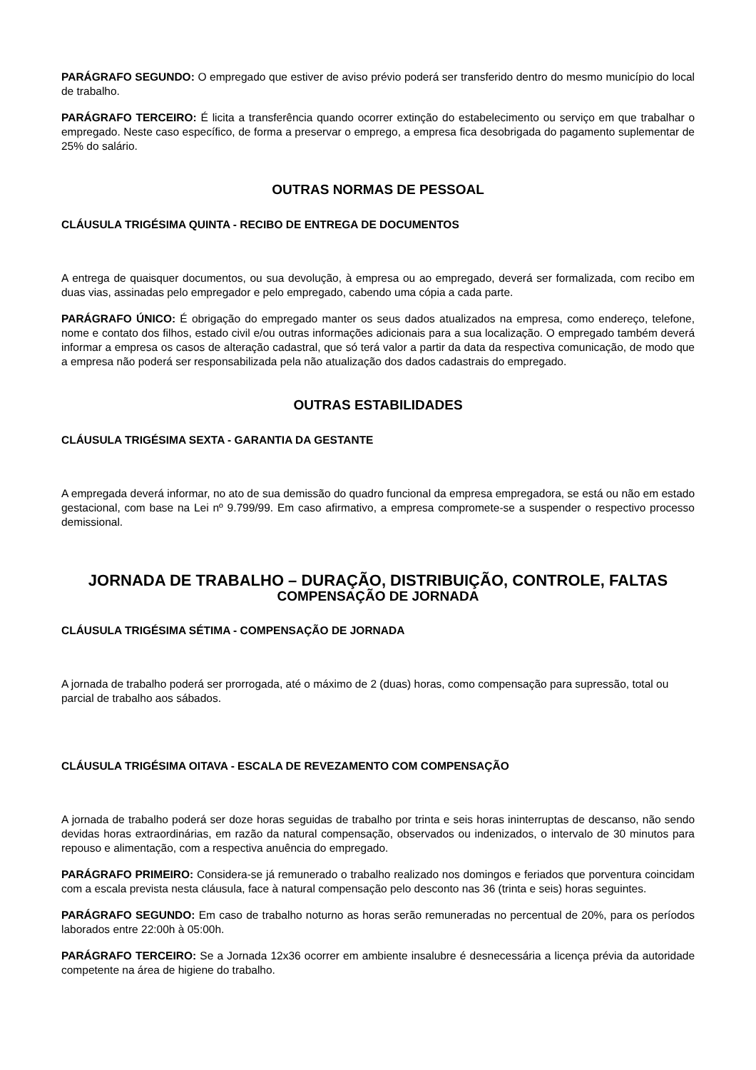PARÁGRAFO SEGUNDO: O empregado que estiver de aviso prévio poderá ser transferido dentro do mesmo município do local de trabalho.
PARÁGRAFO TERCEIRO: É licita a transferência quando ocorrer extinção do estabelecimento ou serviço em que trabalhar o empregado. Neste caso específico, de forma a preservar o emprego, a empresa fica desobrigada do pagamento suplementar de 25% do salário.
OUTRAS NORMAS DE PESSOAL
CLÁUSULA TRIGÉSIMA QUINTA - RECIBO DE ENTREGA DE DOCUMENTOS
A entrega de quaisquer documentos, ou sua devolução, à empresa ou ao empregado, deverá ser formalizada, com recibo em duas vias, assinadas pelo empregador e pelo empregado, cabendo uma cópia a cada parte.
PARÁGRAFO ÚNICO: É obrigação do empregado manter os seus dados atualizados na empresa, como endereço, telefone, nome e contato dos filhos, estado civil e/ou outras informações adicionais para a sua localização. O empregado também deverá informar a empresa os casos de alteração cadastral, que só terá valor a partir da data da respectiva comunicação, de modo que a empresa não poderá ser responsabilizada pela não atualização dos dados cadastrais do empregado.
OUTRAS ESTABILIDADES
CLÁUSULA TRIGÉSIMA SEXTA - GARANTIA DA GESTANTE
A empregada deverá informar, no ato de sua demissão do quadro funcional da empresa empregadora, se está ou não em estado gestacional, com base na Lei nº 9.799/99. Em caso afirmativo, a empresa compromete-se a suspender o respectivo processo demissional.
JORNADA DE TRABALHO – DURAÇÃO, DISTRIBUIÇÃO, CONTROLE, FALTAS
COMPENSAÇÃO DE JORNADA
CLÁUSULA TRIGÉSIMA SÉTIMA - COMPENSAÇÃO DE JORNADA
A jornada de trabalho poderá ser prorrogada, até o máximo de 2 (duas) horas, como compensação para supressão, total ou parcial de trabalho aos sábados.
CLÁUSULA TRIGÉSIMA OITAVA - ESCALA DE REVEZAMENTO COM COMPENSAÇÃO
A jornada de trabalho poderá ser doze horas seguidas de trabalho por trinta e seis horas ininterruptas de descanso, não sendo devidas horas extraordinárias, em razão da natural compensação, observados ou indenizados, o intervalo de 30 minutos para repouso e alimentação, com a respectiva anuência do empregado.
PARÁGRAFO PRIMEIRO: Considera-se já remunerado o trabalho realizado nos domingos e feriados que porventura coincidam com a escala prevista nesta cláusula, face à natural compensação pelo desconto nas 36 (trinta e seis) horas seguintes.
PARÁGRAFO SEGUNDO: Em caso de trabalho noturno as horas serão remuneradas no percentual de 20%, para os períodos laborados entre 22:00h à 05:00h.
PARÁGRAFO TERCEIRO: Se a Jornada 12x36 ocorrer em ambiente insalubre é desnecessária a licença prévia da autoridade competente na área de higiene do trabalho.